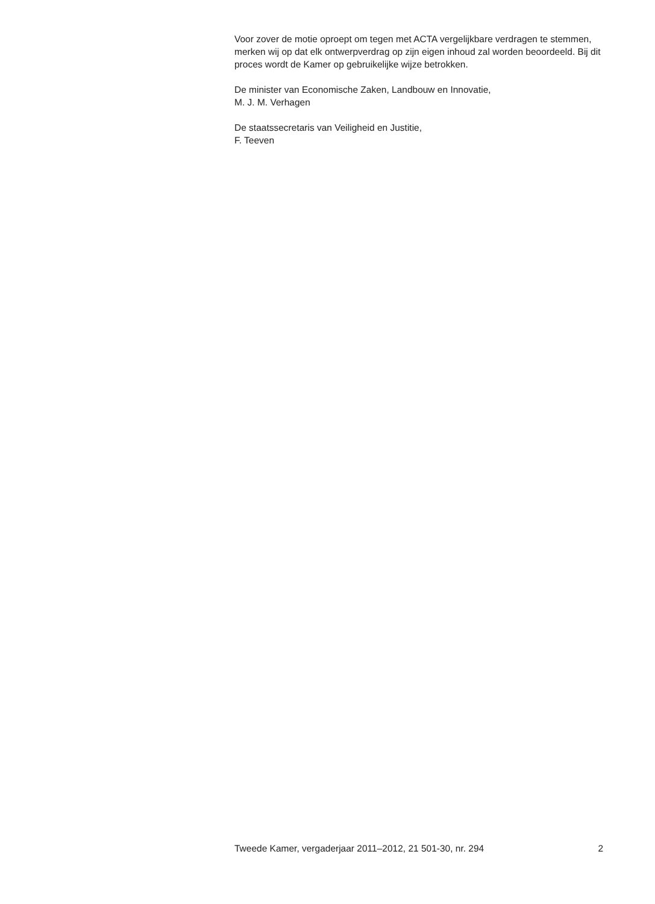Voor zover de motie oproept om tegen met ACTA vergelijkbare verdragen te stemmen, merken wij op dat elk ontwerpverdrag op zijn eigen inhoud zal worden beoordeeld. Bij dit proces wordt de Kamer op gebruikelijke wijze betrokken.
De minister van Economische Zaken, Landbouw en Innovatie,
M. J. M. Verhagen
De staatssecretaris van Veiligheid en Justitie,
F. Teeven
Tweede Kamer, vergaderjaar 2011–2012, 21 501-30, nr. 294 2